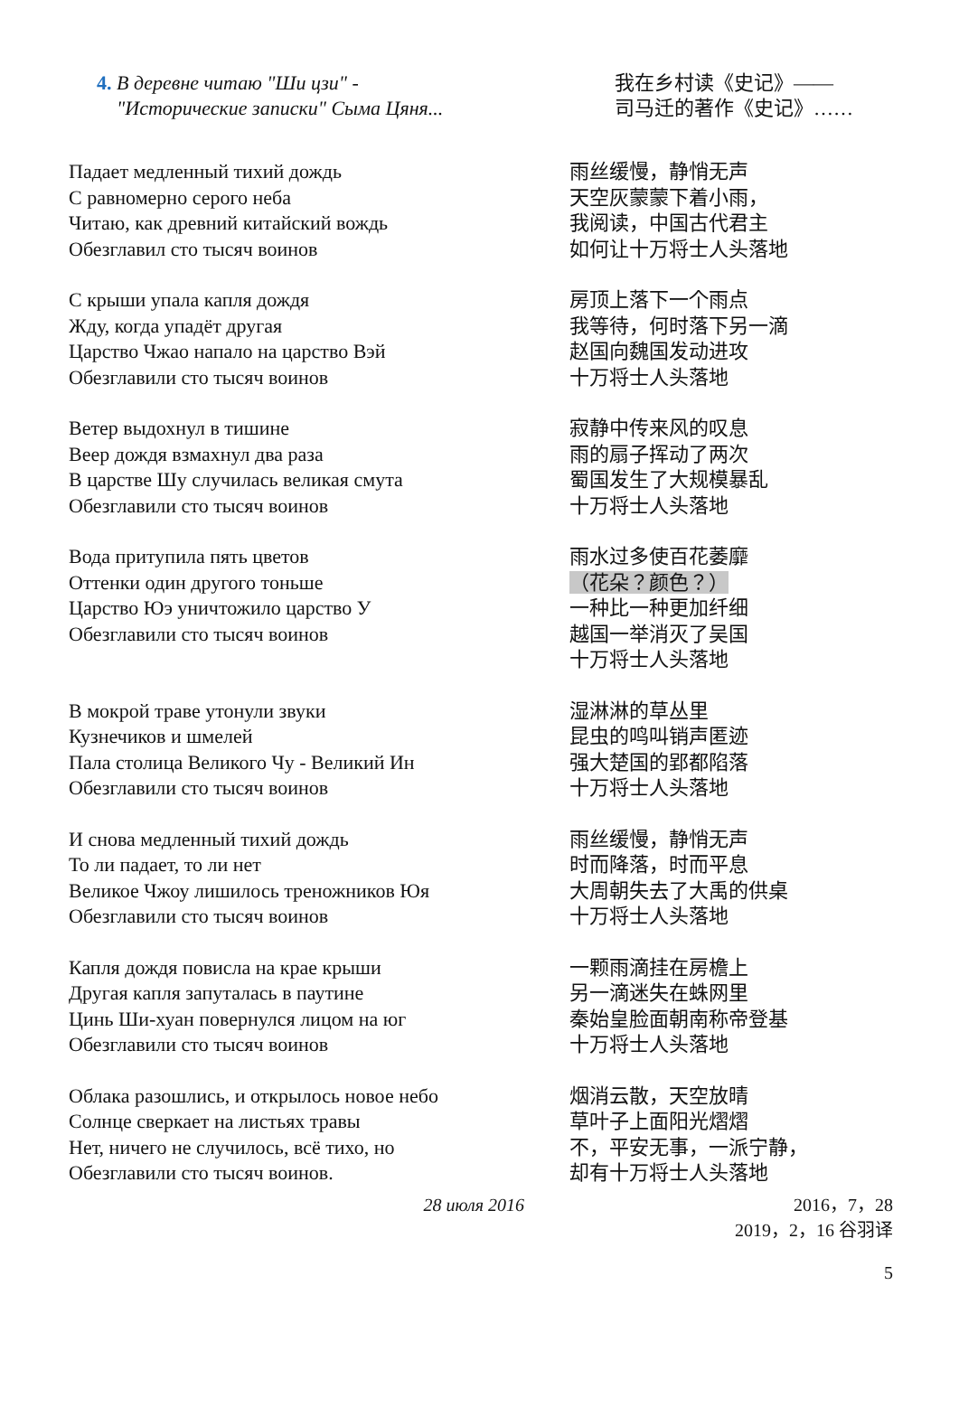4. В деревне читаю "Ши цзи" -
"Исторические записки" Сыма Цяня...
我在乡村读《史记》——
司马迁的著作《史记》……
Падает медленный тихий дождь
С равномерно серого неба
Читаю, как древний китайский вождь
Обезглавил сто тысяч воинов
雨丝缓慢，静悄无声
天空灰蒙蒙下着小雨，
我阅读，中国古代君主
如何让十万将士人头落地
С крыши упала капля дождя
Жду, когда упадёт другая
Царство Чжао напало на царство Вэй
Обезглавили сто тысяч воинов
房顶上落下一个雨点
我等待，何时落下另一滴
赵国向魏国发动进攻
十万将士人头落地
Ветер выдохнул в тишине
Веер дождя взмахнул два раза
В царстве Шу случилась великая смута
Обезглавили сто тысяч воинов
寂静中传来风的叹息
雨的扇子挥动了两次
蜀国发生了大规模暴乱
十万将士人头落地
Вода притупила пять цветов
Оттенки один другого тоньше
Царство Юэ уничтожило царство У
Обезглавили сто тысяч воинов
雨水过多使百花萎靡
（花朵？颜色？）
一种比一种更加纤细
越国一举消灭了吴国
十万将士人头落地
В мокрой траве утонули звуки
Кузнечиков и шмелей
Пала столица Великого Чу - Великий Ин
Обезглавили сто тысяч воинов
湿淋淋的草丛里
昆虫的鸣叫销声匿迹
强大楚国的郢都陷落
十万将士人头落地
И снова медленный тихий дождь
То ли падает, то ли нет
Великое Чжоу лишилось треножников Юя
Обезглавили сто тысяч воинов
雨丝缓慢，静悄无声
时而降落，时而平息
大周朝失去了大禹的供桌
十万将士人头落地
Капля дождя повисла на крае крыши
Другая капля запуталась в паутине
Цинь Ши-хуан повернулся лицом на юг
Обезглавили сто тысяч воинов
一颗雨滴挂在房檐上
另一滴迷失在蛛网里
秦始皇脸面朝南称帝登基
十万将士人头落地
Облака разошлись, и открылось новое небо
Солнце сверкает на листьях травы
Нет, ничего не случилось, всё тихо, но
Обезглавили сто тысяч воинов.
烟消云散，天空放晴
草叶子上面阳光熠熠
不，平安无事，一派宁静，
却有十万将士人头落地
28 июля 2016 2016，7，28
2019，2，16 谷羽译
5